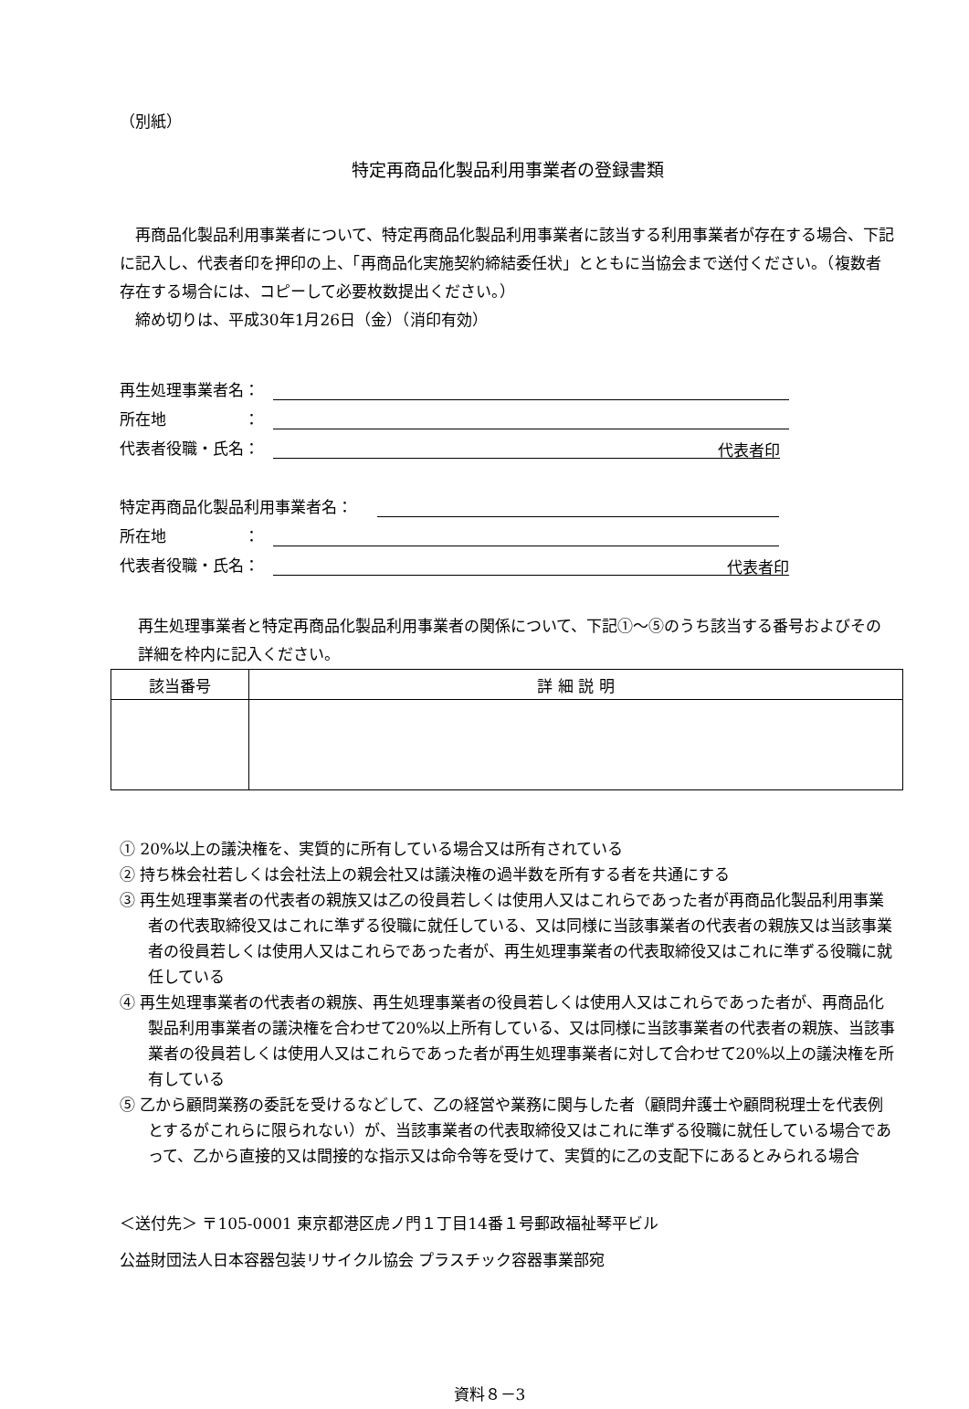（別紙）
特定再商品化製品利用事業者の登録書類
再商品化製品利用事業者について、特定再商品化製品利用事業者に該当する利用事業者が存在する場合、下記に記入し、代表者印を押印の上、「再商品化実施契約締結委任状」とともに当協会まで送付ください。（複数者存在する場合には、コピーして必要枚数提出ください。）
締め切りは、平成30年1月26日（金）（消印有効）
再生処理事業者名：
所在地　　　　　：
代表者役職・氏名： 代表者印
特定再商品化製品利用事業者名：
所在地　　　　　：
代表者役職・氏名： 代表者印
再生処理事業者と特定再商品化製品利用事業者の関係について、下記①～⑤のうち該当する番号およびその詳細を枠内に記入ください。
| 該当番号 | 詳 細 説 明 |
| --- | --- |
① 20%以上の議決権を、実質的に所有している場合又は所有されている
② 持ち株会社若しくは会社法上の親会社又は議決権の過半数を所有する者を共通にする
③ 再生処理事業者の代表者の親族又は乙の役員若しくは使用人又はこれらであった者が再商品化製品利用事業者の代表取締役又はこれに準ずる役職に就任している、又は同様に当該事業者の代表者の親族又は当該事業者の役員若しくは使用人又はこれらであった者が、再生処理事業者の代表取締役又はこれに準ずる役職に就任している
④ 再生処理事業者の代表者の親族、再生処理事業者の役員若しくは使用人又はこれらであった者が、再商品化製品利用事業者の議決権を合わせて20%以上所有している、又は同様に当該事業者の代表者の親族、当該事業者の役員若しくは使用人又はこれらであった者が再生処理事業者に対して合わせて20%以上の議決権を所有している
⑤ 乙から顧問業務の委託を受けるなどして、乙の経営や業務に関与した者（顧問弁護士や顧問税理士を代表例とするがこれらに限られない）が、当該事業者の代表取締役又はこれに準ずる役職に就任している場合であって、乙から直接的又は間接的な指示又は命令等を受けて、実質的に乙の支配下にあるとみられる場合
＜送付先＞ 〒105-0001 東京都港区虎ノ門１丁目14番１号郵政福祉琴平ビル
公益財団法人日本容器包装リサイクル協会 プラスチック容器事業部宛
資料８－3